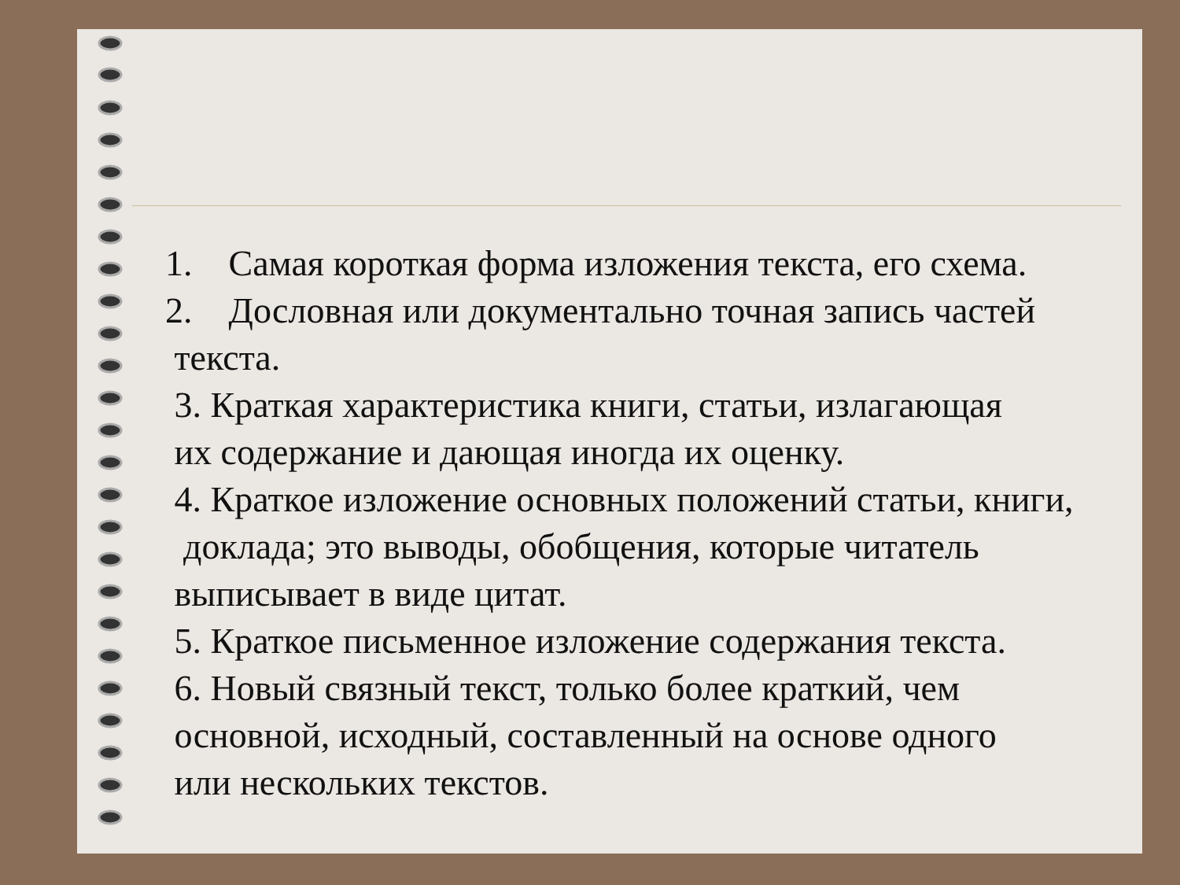1. Самая короткая форма изложения текста, его схема.
2. Дословная или документально точная запись частей
текста.
3. Краткая характеристика книги, статьи, излагающая
их содержание и дающая иногда их оценку.
4. Краткое изложение основных положений статьи, книги,
доклада; это выводы, обобщения, которые читатель
выписывает в виде цитат.
5. Краткое письменное изложение содержания текста.
6. Новый связный текст, только более краткий, чем
основной, исходный, составленный на основе одного
или нескольких текстов.